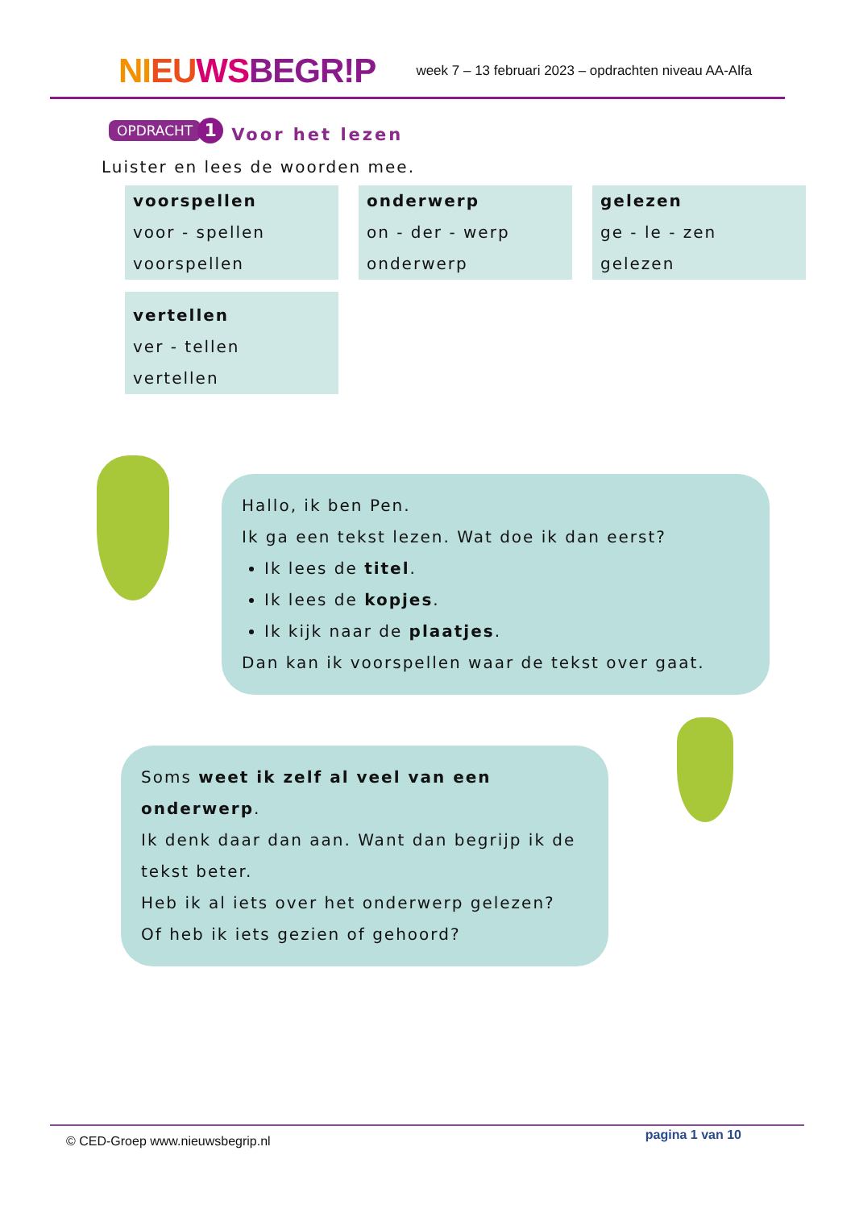NI EU WS BEGR!P week 7 – 13 februari 2023 – opdrachten niveau AA-Alfa
OPDRACHT 1
Voor het lezen
Luister en lees de woorden mee.
| voorspellen voor - spellen voorspellen | onderwerp on - der - werp onderwerp | gelezen ge - le - zen gelezen |
| vertellen ver - tellen vertellen | | |
Hallo, ik ben Pen.
Ik ga een tekst lezen. Wat doe ik dan eerst?
Ik lees de titel.
Ik lees de kopjes.
Ik kijk naar de plaatjes.
Dan kan ik voorspellen waar de tekst over gaat.
Soms weet ik zelf al veel van een onderwerp.
Ik denk daar dan aan. Want dan begrijp ik de tekst beter.
Heb ik al iets over het onderwerp gelezen?
Of heb ik iets gezien of gehoord?
© CED-Groep www.nieuwsbegrip.nl pagina 1 van 10